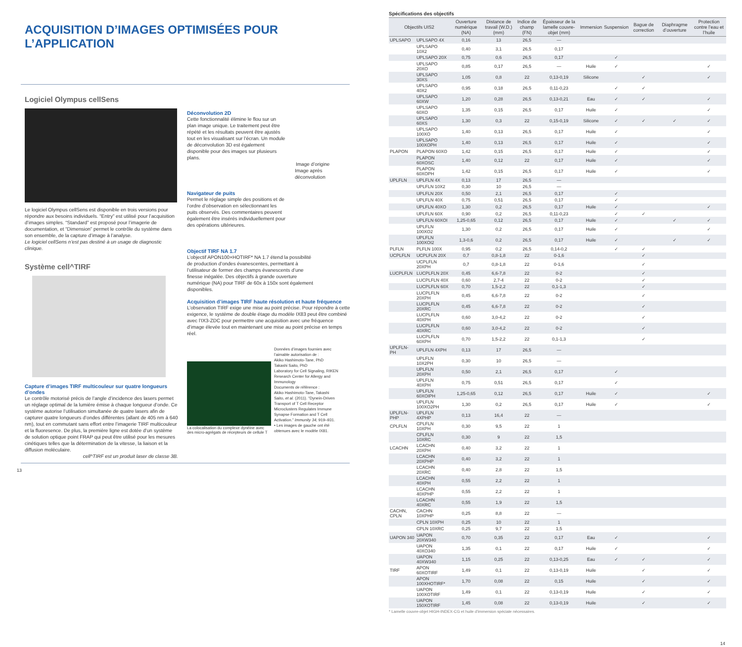ACQUISITION D’IMAGES OPTIMISÉES POUR L’APPLICATION
Logiciel Olympus cellSens
Le logiciel Olympus cellSens est disponible en trois versions pour répondre aux besoins individuels. “Entry” est utilisé pour l’acquisition d’images simples. “Standard” est proposé pour l’imagerie de documentation, et “Dimension” permet le contrôle du système dans son ensemble, de la capture d’image à l’analyse.
Le logiciel cellSens n’est pas destiné à un usage de diagnostic clinique.
Système cell^TIRF
Capture d’images TIRF multicouleur sur quatre longueurs d’ondes
Le contrôle motorisé précis de l’angle d’incidence des lasers permet un réglage optimal de la lumière émise à chaque longueur d’onde. Ce système autorise l’utilisation simultanée de quatre lasers afin de capturer quatre longueurs d’ondes différentes (allant de 405 nm à 640 nm), tout en commutant sans effort entre l’imagerie TIRF multicouleur et la fluoresence. De plus, la première ligne est dotée d’un système de solution optique point FRAP qui peut être utilisé pour les mesures cinétiques telles que la détermination de la vitesse, la liaison et la diffusion moléculaire.
cell^TIRF est un produit laser de classe 3B.
Déconvolution 2D
Cette fonctionnalité élimine le flou sur un plan image unique. Le traitement peut être répété et les résultats peuvent être ajustés tout en les visualisant sur l’écran. Un module de déconvolution 3D est également disponible pour des images sur plusieurs plans.
Image d’origine
Image après déconvolution
Navigateur de puits
Permet le réglage simple des positions et de l’ordre d’observation en sélectionnant les puits observés. Des commentaires peuvent également être insérés individuellement pour des opérations ultérieures.
Objectif TIRF NA 1.7
L’objectif APON100×HOTIRF* NA 1.7 étend la possibilité de production d’ondes évanescentes, permettant à l’utilisateur de former des champs évanescents d’une finesse inégalée. Des objectifs à grande ouverture numérique (NA) pour TIRF de 60x à 150x sont également disponibles.
Acquisition d’images TIRF haute résolution et haute fréquence
L’observation TIRF exige une mise au point précise. Pour répondre à cette exigence, le système de double étage du modèle IX83 peut être combiné avec l’IX3-ZDC pour permettre une acquisition avec une fréquence d’image élevée tout en maintenant une mise au point précise en temps réel.
La colocalisation du complexe dynéine avec des micro-agrégats de récepteurs de cellule T
Données d’images fournies avec l’aimable autorisation de :
Akiko Hashimoto-Tane, PhD
Takashi Saito, PhD
Laboratory for Cell Signaling, RIKEN Research Center for Allergy and Immunology
Documents de référence :
Akiko Hashimoto-Tane, Takashi Saito, et al. (2011). “Dynein-Driven Transport of T Cell Receptor Microclusters Regulates Immune Synapse Formation and T Cell Activation.” Immunity 34, 919–931.
• Les images de gauche ont été obtenues avec le modèle IX81.
13
Spécifications des objectifs
| Objectifs UIS2 | | Ouverture numérique (NA) | Distance de travail (W.D.) (mm) | Indice de champ (FN) | Épaisseur de la lamelle couvre-objet (mm) | Immersion | Suspension | Bague de correction | Diaphragme d’ouverture | Protection contre l’eau et l’huile |
| --- | --- | --- | --- | --- | --- | --- | --- | --- | --- | --- |
| UPLSAPO | UPLSAPO 4X | 0,16 | 13 | 26,5 | — | | | | | |
| | UPLSAPO 10X2 | 0,40 | 3,1 | 26,5 | 0,17 | | | | | |
| | UPLSAPO 20X | 0,75 | 0,6 | 26,5 | 0,17 | | ✓ | | | |
| | UPLSAPO 20XO | 0,85 | 0,17 | 26,5 | — | Huile | ✓ | | | ✓ |
| | UPLSAPO 30XS | 1,05 | 0,8 | 22 | 0,13-0,19 | Silicone | | ✓ | | ✓ |
| | UPLSAPO 40X2 | 0,95 | 0,18 | 26,5 | 0,11-0,23 | | ✓ | ✓ | | |
| | UPLSAPO 60XW | 1,20 | 0,28 | 26,5 | 0,13-0,21 | Eau | ✓ | ✓ | | ✓ |
| | UPLSAPO 60XO | 1,35 | 0,15 | 26,5 | 0,17 | Huile | ✓ | | | ✓ |
| | UPLSAPO 60XS | 1,30 | 0,3 | 22 | 0,15-0,19 | Silicone | ✓ | ✓ | ✓ | ✓ |
| | UPLSAPO 100XO | 1,40 | 0,13 | 26,5 | 0,17 | Huile | ✓ | | | ✓ |
| | UPLSAPO 100XOPH | 1,40 | 0,13 | 26,5 | 0,17 | Huile | ✓ | | | ✓ |
| PLAPON | PLAPON 60XO | 1,42 | 0,15 | 26,5 | 0,17 | Huile | ✓ | | | ✓ |
| | PLAPON 60XOSC | 1,40 | 0,12 | 22 | 0,17 | Huile | ✓ | | | ✓ |
| | PLAPON 60XOPH | 1,42 | 0,15 | 26,5 | 0,17 | Huile | ✓ | | | ✓ |
| UPLFLN | UPLFLN 4X | 0,13 | 17 | 26,5 | — | | | | | |
| | UPLFLN 10X2 | 0,30 | 10 | 26,5 | — | | | | | |
| | UPLFLN 20X | 0,50 | 2,1 | 26,5 | 0,17 | | ✓ | | | |
| | UPLFLN 40X | 0,75 | 0,51 | 26,5 | 0,17 | | ✓ | | | |
| | UPLFLN 40XO | 1,30 | 0,2 | 26,5 | 0,17 | Huile | ✓ | | | ✓ |
| | UPLFLN 60X | 0,90 | 0,2 | 26,5 | 0,11-0,23 | | ✓ | ✓ | | |
| | UPLFLN 60XOI | 1,25-0,65 | 0,12 | 26,5 | 0,17 | Huile | ✓ | | ✓ | ✓ |
| | UPLFLN 100XO2 | 1,30 | 0,2 | 26,5 | 0,17 | Huile | ✓ | | | ✓ |
| | UPLFLN 100XOI2 | 1,3-0,6 | 0,2 | 26,5 | 0,17 | Huile | ✓ | | ✓ | ✓ |
| PLFLN | PLFLN 100X | 0,95 | 0,2 | 26,5 | 0,14-0,2 | | ✓ | ✓ | | |
| UCPLFLN | UCPLFLN 20X | 0,7 | 0,8-1,8 | 22 | 0-1,6 | | | ✓ | | |
| | UCPLFLN 20XPH | 0,7 | 0,8-1,8 | 22 | 0-1,6 | | | ✓ | | |
| LUCPLFLN | LUCPLFLN 20X | 0,45 | 6,6-7,8 | 22 | 0-2 | | | ✓ | | |
| | LUCPLFLN 40X | 0,60 | 2,7-4 | 22 | 0-2 | | | ✓ | | |
| | LUCPLFLN 60X | 0,70 | 1,5-2,2 | 22 | 0,1-1,3 | | | ✓ | | |
| | LUCPLFLN 20XPH | 0,45 | 6,6-7,8 | 22 | 0-2 | | | ✓ | | |
| | LUCPLFLN 20XRC | 0,45 | 6,6-7,8 | 22 | 0-2 | | | ✓ | | |
| | LUCPLFLN 40XPH | 0,60 | 3,0-4,2 | 22 | 0-2 | | | ✓ | | |
| | LUCPLFLN 40XRC | 0,60 | 3,0-4,2 | 22 | 0-2 | | | ✓ | | |
| | LUCPLFLN 60XPH | 0,70 | 1,5-2,2 | 22 | 0,1-1,3 | | | ✓ | | |
| UPLFLN-PH | UPLFLN 4XPH | 0,13 | 17 | 26,5 | — | | | | | |
| | UPLFLN 10X2PH | 0,30 | 10 | 26,5 | — | | | | | |
| | UPLFLN 20XPH | 0,50 | 2,1 | 26,5 | 0,17 | | ✓ | | | |
| | UPLFLN 40XPH | 0,75 | 0,51 | 26,5 | 0,17 | | ✓ | | | |
| | UPLFLN 60XOIPH | 1,25-0,65 | 0,12 | 26,5 | 0,17 | Huile | ✓ | | | ✓ |
| | UPLFLN 100XO2PH | 1,30 | 0,2 | 26,5 | 0,17 | Huile | ✓ | | | ✓ |
| UPLFLN-PHP | UPLFLN 4XPHP | 0,13 | 16,4 | 22 | — | | | | | |
| CPLFLN | CPLFLN 10XPH | 0,30 | 9,5 | 22 | 1 | | | | | |
| | CPLFLN 10XRC | 0,30 | 9 | 22 | 1,5 | | | | | |
| LCACHN | LCACHN 20XPH | 0,40 | 3,2 | 22 | 1 | | | | | |
| | LCACHN 20XPHP | 0,40 | 3,2 | 22 | 1 | | | | | |
| | LCACHN 20XRC | 0,40 | 2,8 | 22 | 1,5 | | | | | |
| | LCACHN 40XPH | 0,55 | 2,2 | 22 | 1 | | | | | |
| | LCACHN 40XPHP | 0,55 | 2,2 | 22 | 1 | | | | | |
| | LCACHN 40XRC | 0,55 | 1,9 | 22 | 1,5 | | | | | |
| CACHN, CPLN | CACHN 10XPHP | 0,25 | 8,8 | 22 | — | | | | | |
| | CPLN 10XPH | 0,25 | 10 | 22 | 1 | | | | | |
| | CPLN 10XRC | 0,25 | 9,7 | 22 | 1,5 | | | | | |
| UAPON 340 | UAPON 20XW340 | 0,70 | 0,35 | 22 | 0,17 | Eau | ✓ | | | ✓ |
| | UAPON 40XO340 | 1,35 | 0,1 | 22 | 0,17 | Huile | ✓ | | | ✓ |
| | UAPON 40XW340 | 1,15 | 0,25 | 22 | 0,13-0,25 | Eau | ✓ | ✓ | | ✓ |
| TIRF | APON 60XOTIRF | 1,49 | 0,1 | 22 | 0,13-0,19 | Huile | | ✓ | | ✓ |
| | APON 100XHOTIRF* | 1,70 | 0,08 | 22 | 0,15 | Huile | | ✓ | | ✓ |
| | UAPON 100XOTIRF | 1,49 | 0,1 | 22 | 0,13-0,19 | Huile | | ✓ | | ✓ |
| | UAPON 150XOTIRF | 1,45 | 0,08 | 22 | 0,13-0,19 | Huile | | ✓ | | ✓ |
* Lamelle couvre-objet HIGH-INDEX-CG et huile d’immersion spéciale nécessaires.
14